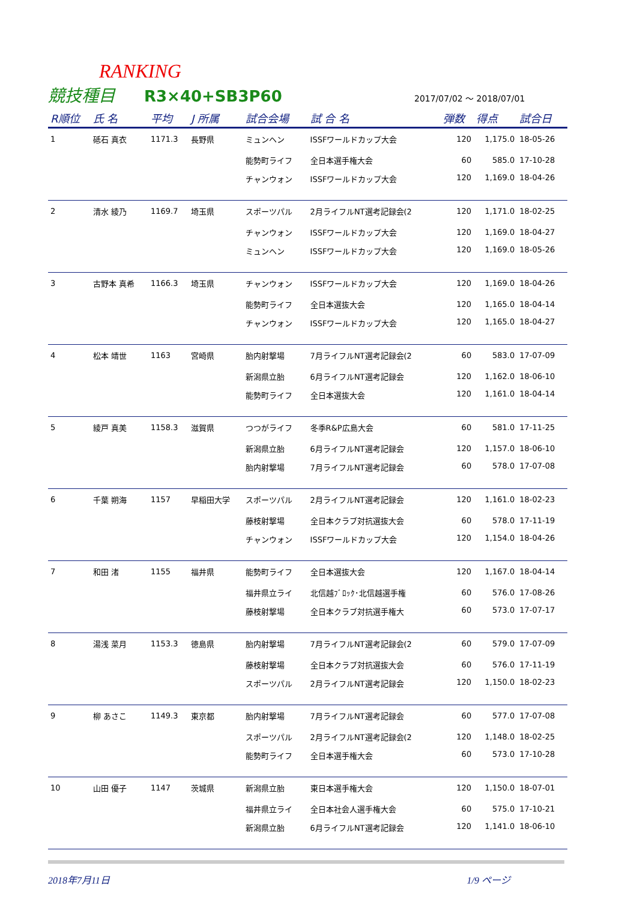RANKING
競技種目 R3×40+SB3P60 2017/07/02 〜 2018/07/01
| R順位 | 氏 名 | 平均 | J 所属 | 試合会場 | 試 合 名 | 弾数 | 得点 | 試合日 |
| --- | --- | --- | --- | --- | --- | --- | --- | --- |
| 1 | 砥石 真衣 | 1171.3 | 長野県 | ミュンヘン | ISSFワールドカップ大会 | 120 | 1,175.0 | 18-05-26 |
| | | | | 能勢町ライフ | 全日本選手権大会 | 60 | 585.0 | 17-10-28 |
| | | | | チャンウォン | ISSFワールドカップ大会 | 120 | 1,169.0 | 18-04-26 |
| 2 | 清水 綾乃 | 1169.7 | 埼玉県 | スポーツパル | 2月ライフルNT選考記録会(2 | 120 | 1,171.0 | 18-02-25 |
| | | | | チャンウォン | ISSFワールドカップ大会 | 120 | 1,169.0 | 18-04-27 |
| | | | | ミュンヘン | ISSFワールドカップ大会 | 120 | 1,169.0 | 18-05-26 |
| 3 | 古野本 真希 | 1166.3 | 埼玉県 | チャンウォン | ISSFワールドカップ大会 | 120 | 1,169.0 | 18-04-26 |
| | | | | 能勢町ライフ | 全日本選抜大会 | 120 | 1,165.0 | 18-04-14 |
| | | | | チャンウォン | ISSFワールドカップ大会 | 120 | 1,165.0 | 18-04-27 |
| 4 | 松本 靖世 | 1163 | 宮崎県 | 胎内射撃場 | 7月ライフルNT選考記録会(2 | 60 | 583.0 | 17-07-09 |
| | | | | 新潟県立胎 | 6月ライフルNT選考記録会 | 120 | 1,162.0 | 18-06-10 |
| | | | | 能勢町ライフ | 全日本選抜大会 | 120 | 1,161.0 | 18-04-14 |
| 5 | 綾戸 真美 | 1158.3 | 滋賀県 | つつがライフ | 冬季R&P広島大会 | 60 | 581.0 | 17-11-25 |
| | | | | 新潟県立胎 | 6月ライフルNT選考記録会 | 120 | 1,157.0 | 18-06-10 |
| | | | | 胎内射撃場 | 7月ライフルNT選考記録会 | 60 | 578.0 | 17-07-08 |
| 6 | 千葉 朔海 | 1157 | 早稲田大学 | スポーツパル | 2月ライフルNT選考記録会 | 120 | 1,161.0 | 18-02-23 |
| | | | | 藤枝射撃場 | 全日本クラブ対抗選抜大会 | 60 | 578.0 | 17-11-19 |
| | | | | チャンウォン | ISSFワールドカップ大会 | 120 | 1,154.0 | 18-04-26 |
| 7 | 和田 渚 | 1155 | 福井県 | 能勢町ライフ | 全日本選抜大会 | 120 | 1,167.0 | 18-04-14 |
| | | | | 福井県立ライ | 北信越ﾌﾞﾛｯｸ･北信越選手権 | 60 | 576.0 | 17-08-26 |
| | | | | 藤枝射撃場 | 全日本クラブ対抗選手権大 | 60 | 573.0 | 17-07-17 |
| 8 | 湯浅 菜月 | 1153.3 | 徳島県 | 胎内射撃場 | 7月ライフルNT選考記録会(2 | 60 | 579.0 | 17-07-09 |
| | | | | 藤枝射撃場 | 全日本クラブ対抗選抜大会 | 60 | 576.0 | 17-11-19 |
| | | | | スポーツパル | 2月ライフルNT選考記録会 | 120 | 1,150.0 | 18-02-23 |
| 9 | 柳 あさこ | 1149.3 | 東京都 | 胎内射撃場 | 7月ライフルNT選考記録会 | 60 | 577.0 | 17-07-08 |
| | | | | スポーツパル | 2月ライフルNT選考記録会(2 | 120 | 1,148.0 | 18-02-25 |
| | | | | 能勢町ライフ | 全日本選手権大会 | 60 | 573.0 | 17-10-28 |
| 10 | 山田 優子 | 1147 | 茨城県 | 新潟県立胎 | 東日本選手権大会 | 120 | 1,150.0 | 18-07-01 |
| | | | | 福井県立ライ | 全日本社会人選手権大会 | 60 | 575.0 | 17-10-21 |
| | | | | 新潟県立胎 | 6月ライフルNT選考記録会 | 120 | 1,141.0 | 18-06-10 |
2018年7月11日 1/9 ページ